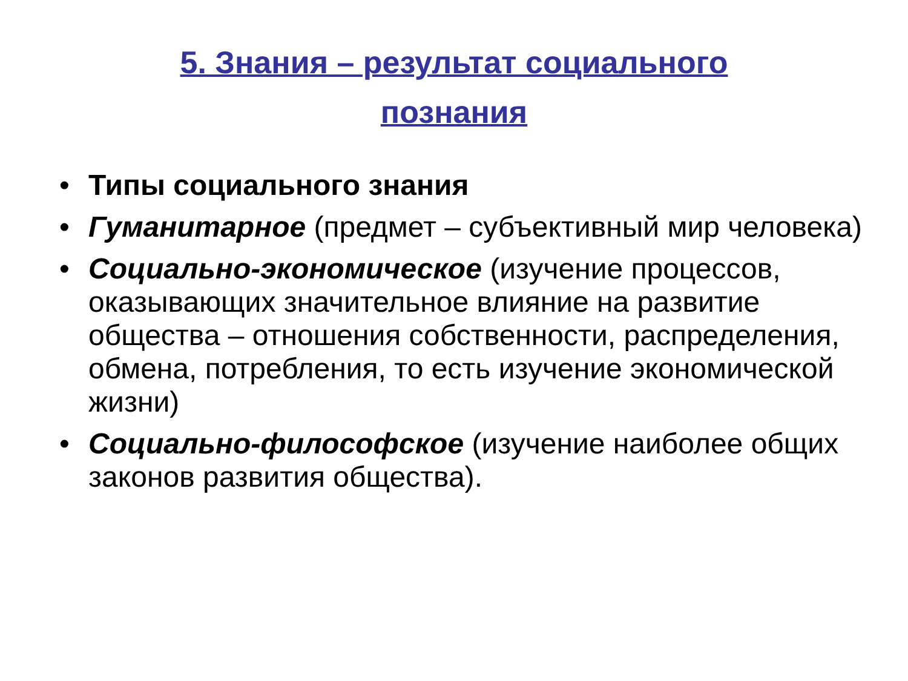5. Знания – результат социального
познания
• Типы социального знания
• Гуманитарное (предмет – субъективный мир человека)
• Социально-экономическое (изучение процессов, оказывающих значительное влияние на развитие общества – отношения собственности, распределения, обмена, потребления, то есть изучение экономической жизни)
• Социально-философское (изучение наиболее общих законов развития общества).